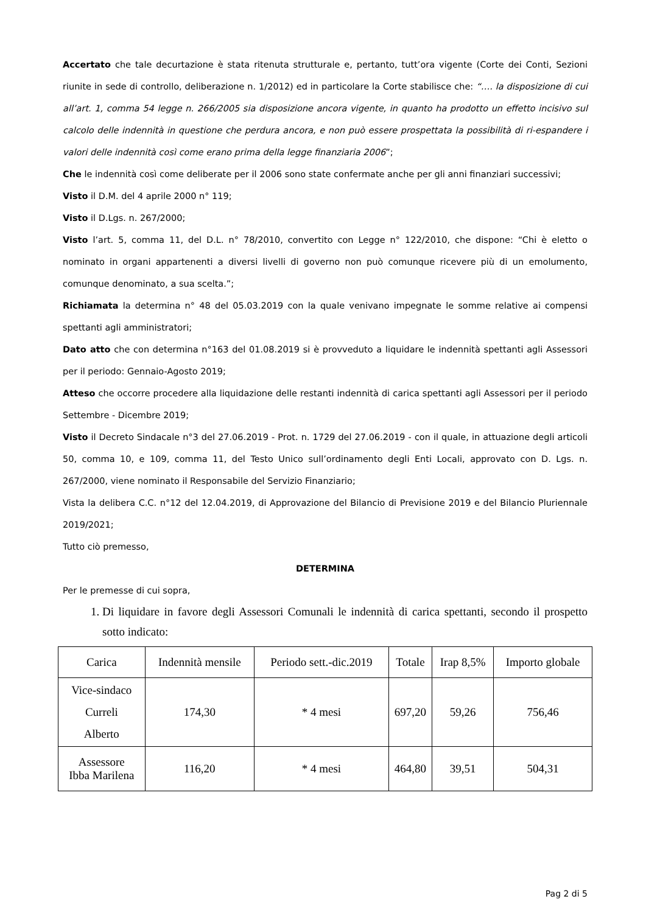Accertato che tale decurtazione è stata ritenuta strutturale e, pertanto, tutt’ora vigente (Corte dei Conti, Sezioni riunite in sede di controllo, deliberazione n. 1/2012) ed in particolare la Corte stabilisce che: “…. la disposizione di cui all’art. 1, comma 54 legge n. 266/2005 sia disposizione ancora vigente, in quanto ha prodotto un effetto incisivo sul calcolo delle indennità in questione che perdura ancora, e non può essere prospettata la possibilità di ri-espandere i valori delle indennità così come erano prima della legge finanziaria 2006”;
Che le indennità così come deliberate per il 2006 sono state confermate anche per gli anni finanziari successivi;
Visto il D.M. del 4 aprile 2000 n° 119;
Visto il D.Lgs. n. 267/2000;
Visto l’art. 5, comma 11, del D.L. n° 78/2010, convertito con Legge n° 122/2010, che dispone: “Chi è eletto o nominato in organi appartenenti a diversi livelli di governo non può comunque ricevere più di un emolumento, comunque denominato, a sua scelta.”;
Richiamata la determina n° 48 del 05.03.2019 con la quale venivano impegnate le somme relative ai compensi spettanti agli amministratori;
Dato atto che con determina n°163 del 01.08.2019 si è provveduto a liquidare le indennità spettanti agli Assessori per il periodo: Gennaio-Agosto 2019;
Atteso che occorre procedere alla liquidazione delle restanti indennità di carica spettanti agli Assessori per il periodo Settembre - Dicembre 2019;
Visto il Decreto Sindacale n°3 del 27.06.2019 - Prot. n. 1729 del 27.06.2019 - con il quale, in attuazione degli articoli 50, comma 10, e 109, comma 11, del Testo Unico sull’ordinamento degli Enti Locali, approvato con D. Lgs. n. 267/2000, viene nominato il Responsabile del Servizio Finanziario;
Vista la delibera C.C. n°12 del 12.04.2019, di Approvazione del Bilancio di Previsione 2019 e del Bilancio Pluriennale 2019/2021;
Tutto ciò premesso,
DETERMINA
Per le premesse di cui sopra,
1. Di liquidare in favore degli Assessori Comunali le indennità di carica spettanti, secondo il prospetto sotto indicato:
| Carica | Indennità mensile | Periodo sett.-dic.2019 | Totale | Irap 8,5% | Importo globale |
| --- | --- | --- | --- | --- | --- |
| Vice-sindaco Curreli Alberto | 174,30 | * 4 mesi | 697,20 | 59,26 | 756,46 |
| Assessore Ibba Marilena | 116,20 | * 4 mesi | 464,80 | 39,51 | 504,31 |
Pag 2 di 5